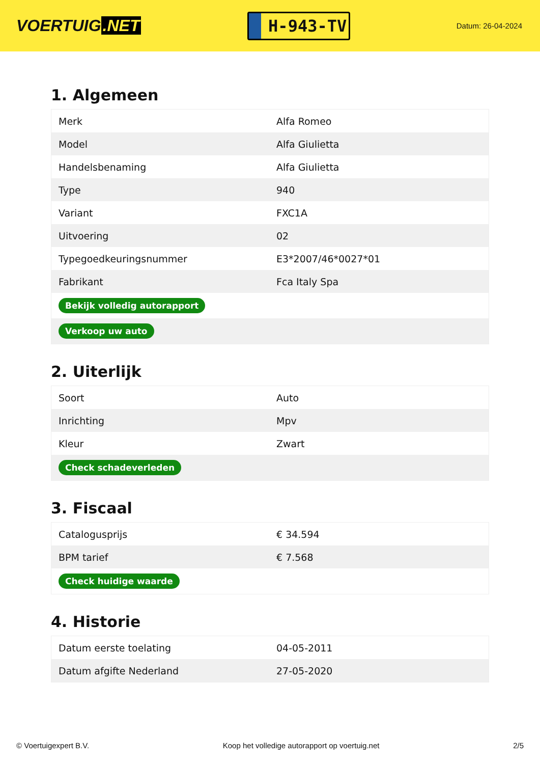VOERTUIG.NET
H-943-TV
Datum: 26-04-2024
1. Algemeen
| Merk | Alfa Romeo |
| Model | Alfa Giulietta |
| Handelsbenaming | Alfa Giulietta |
| Type | 940 |
| Variant | FXC1A |
| Uitvoering | 02 |
| Typegoedkeuringsnummer | E3*2007/46*0027*01 |
| Fabrikant | Fca Italy Spa |
| Bekijk volledig autorapport | |
| Verkoop uw auto | |
2. Uiterlijk
| Soort | Auto |
| Inrichting | Mpv |
| Kleur | Zwart |
| Check schadeverleden | |
3. Fiscaal
| Catalogusprijs | € 34.594 |
| BPM tarief | € 7.568 |
| Check huidige waarde | |
4. Historie
| Datum eerste toelating | 04-05-2011 |
| Datum afgifte Nederland | 27-05-2020 |
© Voertuigexpert B.V. Koop het volledige autorapport op voertuig.net 2/5